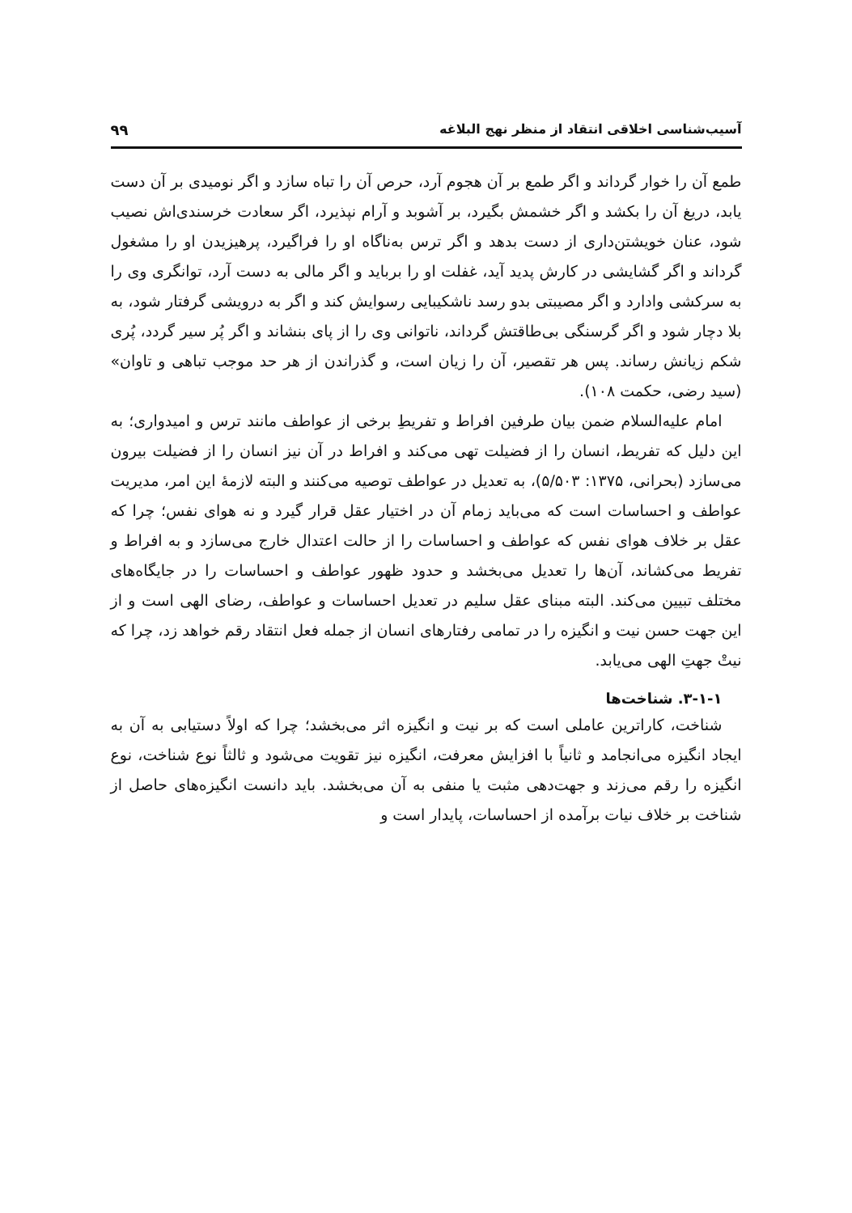آسیب‌شناسی اخلاقی انتقاد از منظر نهج البلاغه ۹۹
طمع آن را خوار گرداند و اگر طمع بر آن هجوم آرد، حرص آن را تباه سازد و اگر نومیدی بر آن دست یابد، دریغ آن را بکشد و اگر خشمش بگیرد، بر آشوبد و آرام نپذیرد، اگر سعادت خرسندی‌اش نصیب شود، عنان خویشتن‌داری از دست بدهد و اگر ترس به‌ناگاه او را فراگیرد، پرهیزیدن او را مشغول گرداند و اگر گشایشی در کارش پدید آید، غفلت او را برباید و اگر مالی به دست آرد، توانگری وی را به سرکشی وادارد و اگر مصیبتی بدو رسد ناشکیبایی رسوایش کند و اگر به درویشی گرفتار شود، به بلا دچار شود و اگر گرسنگی بی‌طاقتش گرداند، ناتوانی وی را از پای بنشاند و اگر پُر سیر گردد، پُری شکم زیانش رساند. پس هر تقصیر، آن را زیان است، و گذراندن از هر حد موجب تباهی و تاوان» (سید رضی، حکمت ۱۰۸).
امام علیه‌السلام ضمن بیان طرفین افراط و تفریطِ برخی از عواطف مانند ترس و امیدواری؛ به این دلیل که تفریط، انسان را از فضیلت تهی می‌کند و افراط در آن نیز انسان را از فضیلت بیرون می‌سازد (بحرانی، ۱۳۷۵: ۵/۵۰۳)، به تعدیل در عواطف توصیه می‌کنند و البته لازمهٔ این امر، مدیریت عواطف و احساسات است که می‌باید زمام آن در اختیار عقل قرار گیرد و نه هوای نفس؛ چرا که عقل بر خلاف هوای نفس که عواطف و احساسات را از حالت اعتدال خارج می‌سازد و به افراط و تفریط می‌کشاند، آن‌ها را تعدیل می‌بخشد و حدود ظهور عواطف و احساسات را در جایگاه‌های مختلف تبیین می‌کند. البته مبنای عقل سلیم در تعدیل احساسات و عواطف، رضای الهی است و از این جهت حسن نیت و انگیزه را در تمامی رفتارهای انسان از جمله فعل انتقاد رقم خواهد زد، چرا که نیتْ جهتِ الهی می‌یابد.
۳-۱-۱. شناخت‌ها
شناخت، کاراترین عاملی است که بر نیت و انگیزه اثر می‌بخشد؛ چرا که اولاً دستیابی به آن به ایجاد انگیزه می‌انجامد و ثانیاً با افزایش معرفت، انگیزه نیز تقویت می‌شود و ثالثاً نوع شناخت، نوع انگیزه را رقم می‌زند و جهت‌دهی مثبت یا منفی به آن می‌بخشد. باید دانست انگیزه‌های حاصل از شناخت بر خلاف نیات برآمده از احساسات، پایدار است و